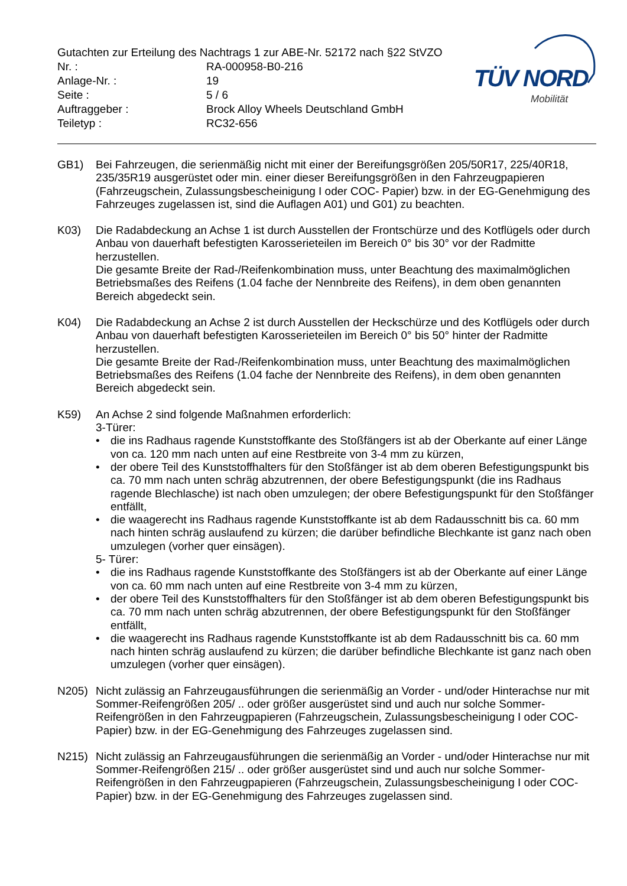Gutachten zur Erteilung des Nachtrags 1 zur ABE-Nr. 52172 nach §22 StVZO
| Nr. : | RA-000958-B0-216 |
| Anlage-Nr. : | 19 |
| Seite : | 5 / 6 |
| Auftraggeber : | Brock Alloy Wheels Deutschland GmbH |
| Teiletyp : | RC32-656 |
TÜV NORD
Mobilität
GB1) Bei Fahrzeugen, die serienmäßig nicht mit einer der Bereifungsgrößen 205/50R17, 225/40R18, 235/35R19 ausgerüstet oder min. einer dieser Bereifungsgrößen in den Fahrzeugpapieren (Fahrzeugschein, Zulassungsbescheinigung I oder COC- Papier) bzw. in der EG-Genehmigung des Fahrzeuges zugelassen ist, sind die Auflagen A01) und G01) zu beachten.
K03) Die Radabdeckung an Achse 1 ist durch Ausstellen der Frontschürze und des Kotflügels oder durch Anbau von dauerhaft befestigten Karosserieteilen im Bereich 0° bis 30° vor der Radmitte herzustellen.
Die gesamte Breite der Rad-/Reifenkombination muss, unter Beachtung des maximalmöglichen Betriebsmaßes des Reifens (1.04 fache der Nennbreite des Reifens), in dem oben genannten Bereich abgedeckt sein.
K04) Die Radabdeckung an Achse 2 ist durch Ausstellen der Heckschürze und des Kotflügels oder durch Anbau von dauerhaft befestigten Karosserieteilen im Bereich 0° bis 50° hinter der Radmitte herzustellen.
Die gesamte Breite der Rad-/Reifenkombination muss, unter Beachtung des maximalmöglichen Betriebsmaßes des Reifens (1.04 fache der Nennbreite des Reifens), in dem oben genannten Bereich abgedeckt sein.
K59) An Achse 2 sind folgende Maßnahmen erforderlich:
3-Türer:
• die ins Radhaus ragende Kunststoffkante des Stoßfängers ist ab der Oberkante auf einer Länge von ca. 120 mm nach unten auf eine Restbreite von 3-4 mm zu kürzen,
• der obere Teil des Kunststoffhalters für den Stoßfänger ist ab dem oberen Befestigungspunkt bis ca. 70 mm nach unten schräg abzutrennen, der obere Befestigungspunkt (die ins Radhaus ragende Blechlasche) ist nach oben umzulegen; der obere Befestigungspunkt für den Stoßfänger entfällt,
• die waagerecht ins Radhaus ragende Kunststoffkante ist ab dem Radausschnitt bis ca. 60 mm nach hinten schräg auslaufend zu kürzen; die darüber befindliche Blechkante ist ganz nach oben umzulegen (vorher quer einsägen).
5- Türer:
• die ins Radhaus ragende Kunststoffkante des Stoßfängers ist ab der Oberkante auf einer Länge von ca. 60 mm nach unten auf eine Restbreite von 3-4 mm zu kürzen,
• der obere Teil des Kunststoffhalters für den Stoßfänger ist ab dem oberen Befestigungspunkt bis ca. 70 mm nach unten schräg abzutrennen, der obere Befestigungspunkt für den Stoßfänger entfällt,
• die waagerecht ins Radhaus ragende Kunststoffkante ist ab dem Radausschnitt bis ca. 60 mm nach hinten schräg auslaufend zu kürzen; die darüber befindliche Blechkante ist ganz nach oben umzulegen (vorher quer einsägen).
N205) Nicht zulässig an Fahrzeugausführungen die serienmäßig an Vorder - und/oder Hinterachse nur mit Sommer-Reifengrößen 205/ .. oder größer ausgerüstet sind und auch nur solche Sommer-Reifengrößen in den Fahrzeugpapieren (Fahrzeugschein, Zulassungsbescheinigung I oder COC- Papier) bzw. in der EG-Genehmigung des Fahrzeuges zugelassen sind.
N215) Nicht zulässig an Fahrzeugausführungen die serienmäßig an Vorder - und/oder Hinterachse nur mit Sommer-Reifengrößen 215/ .. oder größer ausgerüstet sind und auch nur solche Sommer-Reifengrößen in den Fahrzeugpapieren (Fahrzeugschein, Zulassungsbescheinigung I oder COC- Papier) bzw. in der EG-Genehmigung des Fahrzeuges zugelassen sind.